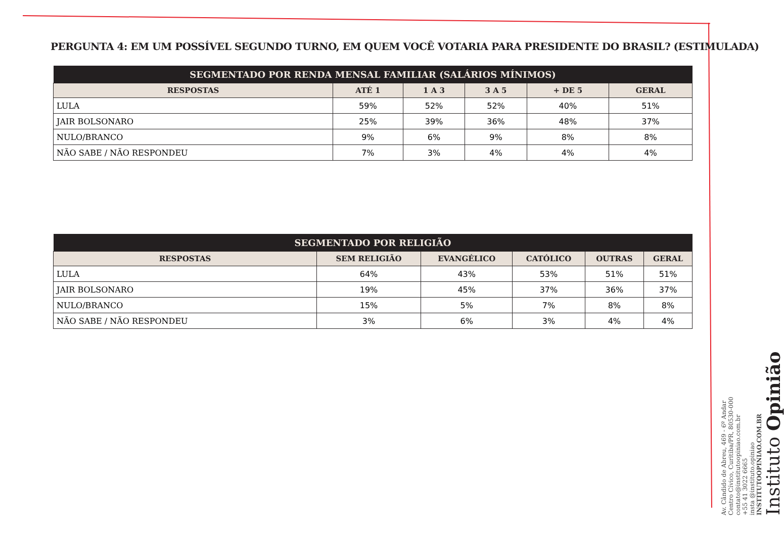PERGUNTA 4: EM UM POSSÍVEL SEGUNDO TURNO, EM QUEM VOCÊ VOTARIA PARA PRESIDENTE DO BRASIL? (ESTIMULADA)
| SEGMENTADO POR RENDA MENSAL FAMILIAR (SALÁRIOS MÍNIMOS) | | | | | |
| --- | --- | --- | --- | --- | --- |
| RESPOSTAS | ATÉ 1 | 1 A 3 | 3 A 5 | + DE 5 | GERAL |
| LULA | 59% | 52% | 52% | 40% | 51% |
| JAIR BOLSONARO | 25% | 39% | 36% | 48% | 37% |
| NULO/BRANCO | 9% | 6% | 9% | 8% | 8% |
| NÃO SABE / NÃO RESPONDEU | 7% | 3% | 4% | 4% | 4% |
| SEGMENTADO POR RELIGIÃO | | | | | |
| --- | --- | --- | --- | --- | --- |
| RESPOSTAS | SEM RELIGIÃO | EVANGÉLICO | CATÓLICO | OUTRAS | GERAL |
| LULA | 64% | 43% | 53% | 51% | 51% |
| JAIR BOLSONARO | 19% | 45% | 37% | 36% | 37% |
| NULO/BRANCO | 15% | 5% | 7% | 8% | 8% |
| NÃO SABE / NÃO RESPONDEU | 3% | 6% | 3% | 4% | 4% |
Av. Cândido de Abreu, 469 - 6º Andar
Centro Cívico, Curitiba/PR, 80530-000
contato@institutoopiniao.com.br
+55 41 3022 6665
insta @instituto.opiniao
INSTITUTOOPINIAO.COM.BR
Instituto Opinião